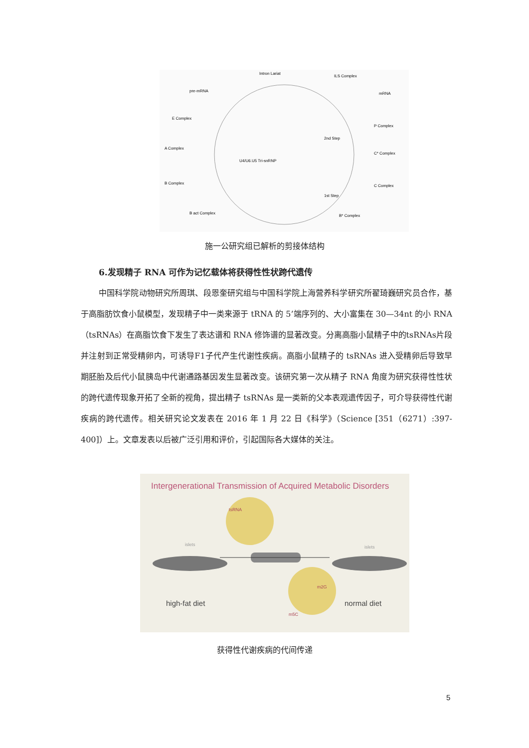Intron Lariat
ILS Complex
mRNA
pre-mRNA
E Complex
A Complex
B Complex
B act Complex
1st Step
C Complex
2nd Step
C* Complex
P Complex
B* Complex
U4/U6.U5 Tri-snRNP
施一公研究组已解析的剪接体结构
6.发现精子 RNA 可作为记忆载体将获得性性状跨代遗传
中国科学院动物研究所周琪、段恩奎研究组与中国科学院上海营养科学研究所翟琦巍研究员合作，基于高脂肪饮食小鼠模型，发现精子中一类来源于 tRNA 的 5’端序列的、大小富集在 30—34nt 的小 RNA（tsRNAs）在高脂饮食下发生了表达谱和 RNA 修饰谱的显著改变。分离高脂小鼠精子中的tsRNAs片段并注射到正常受精卵内，可诱导F1子代产生代谢性疾病。高脂小鼠精子的 tsRNAs 进入受精卵后导致早期胚胎及后代小鼠胰岛中代谢通路基因发生显著改变。该研究第一次从精子 RNA 角度为研究获得性性状的跨代遗传现象开拓了全新的视角，提出精子 tsRNAs 是一类新的父本表观遗传因子，可介导获得性代谢疾病的跨代遗传。相关研究论文发表在 2016 年 1 月 22 日《科学》（Science [351（6271）:397-400]）上。文章发表以后被广泛引用和评价，引起国际各大媒体的关注。
Intergenerational Transmission of Acquired Metabolic Disorders
tsRNA
m5C
m2G
islets
islets
high-fat diet
normal diet
获得性代谢疾病的代间传递
5